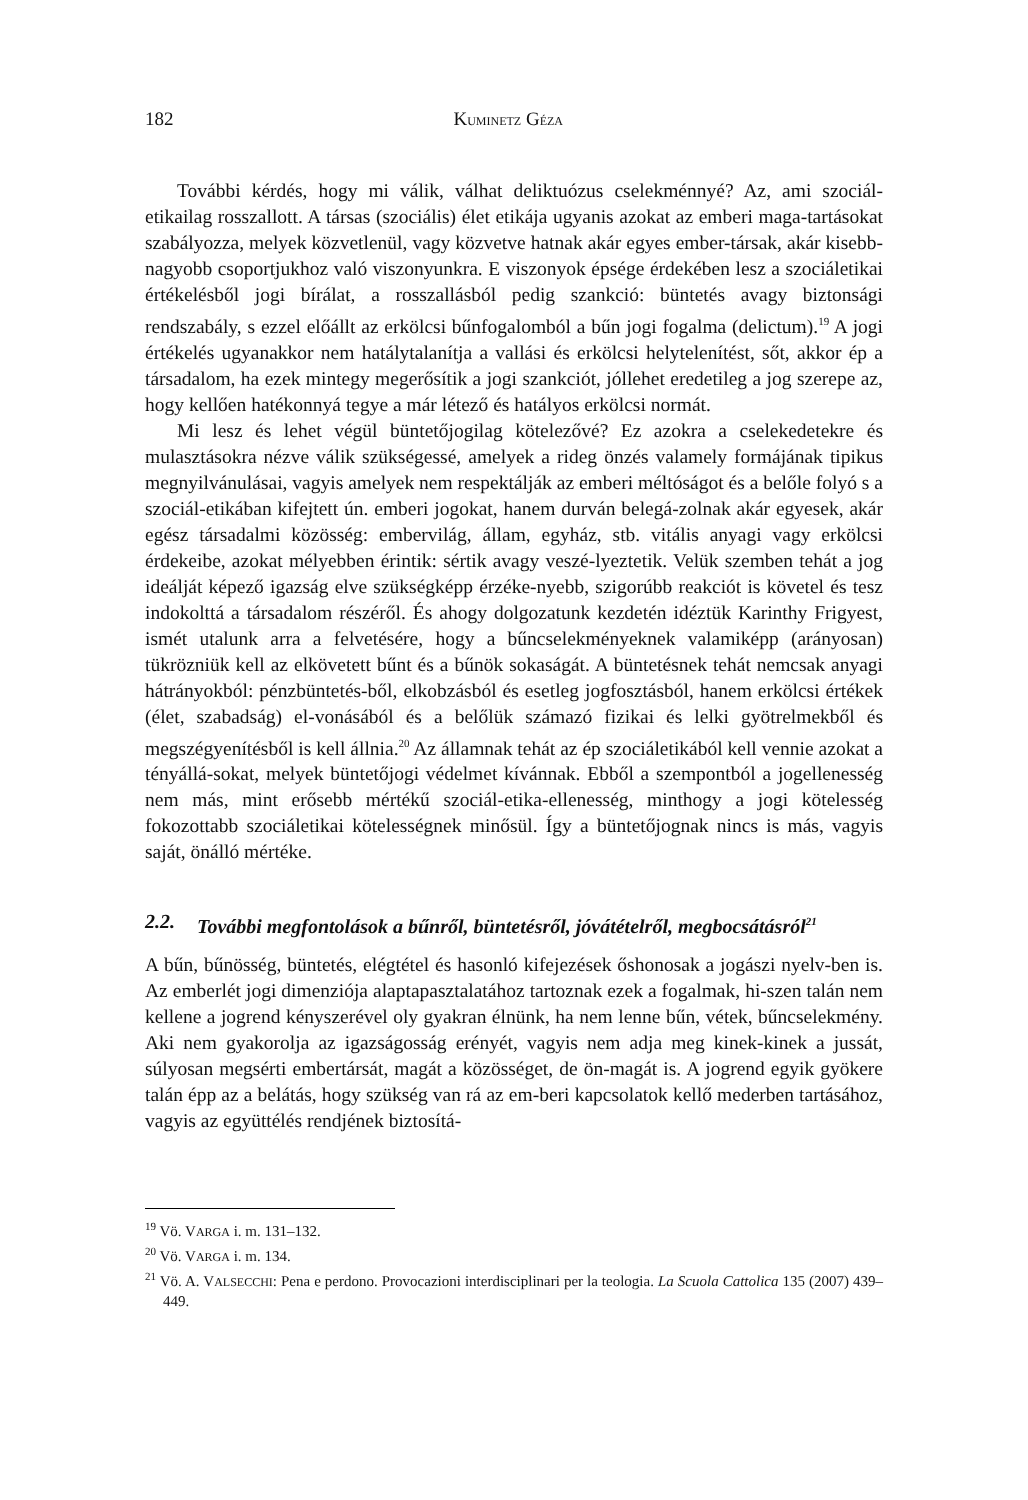182 KUMINETZ GÉZA
További kérdés, hogy mi válik, válhat deliktuózus cselekménnyé? Az, ami szociál-etikailag rosszallott. A társas (szociális) élet etikája ugyanis azokat az emberi maga-tartásokat szabályozza, melyek közvetlenül, vagy közvetve hatnak akár egyes ember-társak, akár kisebb-nagyobb csoportjukhoz való viszonyunkra. E viszonyok épsége érdekében lesz a szociáletikai értékelésből jogi bírálat, a rosszallásból pedig szankció: büntetés avagy biztonsági rendszabály, s ezzel előállt az erkölcsi bűnfogalomból a bűn jogi fogalma (delictum).<sup>19</sup> A jogi értékelés ugyanakkor nem hatálytalanítja a vallási és erkölcsi helytelenítést, sőt, akkor ép a társadalom, ha ezek mintegy megerősítik a jogi szankciót, jóllehet eredetileg a jog szerepe az, hogy kellően hatékonnyá tegye a már létező és hatályos erkölcsi normát.
Mi lesz és lehet végül büntetőjogilag kötelezővé? Ez azokra a cselekedetekre és mulasztásokra nézve válik szükségessé, amelyek a rideg önzés valamely formájának tipikus megnyilvánulásai, vagyis amelyek nem respektálják az emberi méltóságot és a belőle folyó s a szociál-etikában kifejtett ún. emberi jogokat, hanem durván belegá-zolnak akár egyesek, akár egész társadalmi közösség: embervilág, állam, egyház, stb. vitális anyagi vagy erkölcsi érdekeibe, azokat mélyebben érintik: sértik avagy veszé-lyeztetik. Velük szemben tehát a jog ideálját képező igazság elve szükségképp érzéke-nyebb, szigorúbb reakciót is követel és tesz indokolttá a társadalom részéről. És ahogy dolgozatunk kezdetén idéztük Karinthy Frigyest, ismét utalunk arra a felvetésére, hogy a bűncselekményeknek valamiképp (arányosan) tükrözniük kell az elkövetett bűnt és a bűnök sokaságát. A büntetésnek tehát nemcsak anyagi hátrányokból: pénzbüntetés-ből, elkobzásból és esetleg jogfosztásból, hanem erkölcsi értékek (élet, szabadság) el-vonásából és a belőlük számazó fizikai és lelki gyötrelmekből és megszégyenítésből is kell állnia.<sup>20</sup> Az államnak tehát az ép szociáletikából kell vennie azokat a tényállá-sokat, melyek büntetőjogi védelmet kívánnak. Ebből a szempontból a jogellenesség nem más, mint erősebb mértékű szociál-etika-ellenesség, minthogy a jogi kötelesség fokozottabb szociáletikai kötelességnek minősül. Így a büntetőjognak nincs is más, vagyis saját, önálló mértéke.
2.2. További megfontolások a bűnről, büntetésről, jóvátételről, megbocsátásról<sup>21</sup>
A bűn, bűnösség, büntetés, elégtétel és hasonló kifejezések őshonosak a jogászi nyelv-ben is. Az emberlét jogi dimenziója alaptapasztalatához tartoznak ezek a fogalmak, hi-szen talán nem kellene a jogrend kényszerével oly gyakran élnünk, ha nem lenne bűn, vétek, bűncselekmény. Aki nem gyakorolja az igazságosság erényét, vagyis nem adja meg kinek-kinek a jussát, súlyosan megsérti embertársát, magát a közösséget, de ön-magát is. A jogrend egyik gyökere talán épp az a belátás, hogy szükség van rá az em-beri kapcsolatok kellő mederben tartásához, vagyis az együttélés rendjének biztosítá-
<sup>19</sup> Vö. VARGA i. m. 131–132.
<sup>20</sup> Vö. VARGA i. m. 134.
<sup>21</sup> Vö. A. VALSECCHI: Pena e perdono. Provocazioni interdisciplinari per la teologia. La Scuola Cattolica 135 (2007) 439–449.